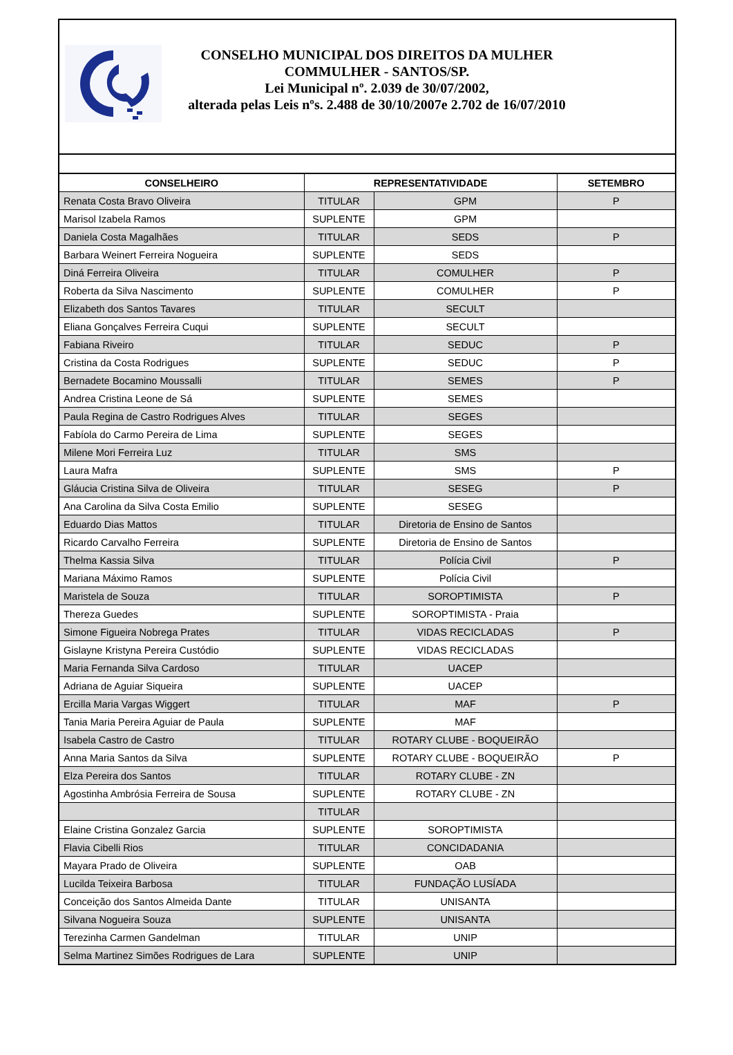CONSELHO MUNICIPAL DOS DIREITOS DA MULHER
COMMULHER - SANTOS/SP.
Lei Municipal nº. 2.039 de 30/07/2002,
alterada pelas Leis nºs. 2.488 de 30/10/2007e 2.702 de 16/07/2010
| CONSELHEIRO | REPRESENTATIVIDADE | | SETEMBRO |
| --- | --- | --- | --- |
| Renata Costa Bravo Oliveira | TITULAR | GPM | P |
| Marisol Izabela Ramos | SUPLENTE | GPM | |
| Daniela Costa Magalhães | TITULAR | SEDS | P |
| Barbara Weinert Ferreira Nogueira | SUPLENTE | SEDS | |
| Diná Ferreira Oliveira | TITULAR | COMULHER | P |
| Roberta da Silva Nascimento | SUPLENTE | COMULHER | P |
| Elizabeth dos Santos Tavares | TITULAR | SECULT | |
| Eliana Gonçalves Ferreira Cuqui | SUPLENTE | SECULT | |
| Fabiana Riveiro | TITULAR | SEDUC | P |
| Cristina da Costa Rodrigues | SUPLENTE | SEDUC | P |
| Bernadete Bocamino Moussalli | TITULAR | SEMES | P |
| Andrea Cristina Leone de Sá | SUPLENTE | SEMES | |
| Paula Regina de Castro Rodrigues Alves | TITULAR | SEGES | |
| Fabíola do Carmo Pereira de Lima | SUPLENTE | SEGES | |
| Milene Mori Ferreira Luz | TITULAR | SMS | |
| Laura Mafra | SUPLENTE | SMS | P |
| Gláucia Cristina Silva de Oliveira | TITULAR | SESEG | P |
| Ana Carolina da Silva Costa Emilio | SUPLENTE | SESEG | |
| Eduardo Dias Mattos | TITULAR | Diretoria de Ensino de Santos | |
| Ricardo Carvalho Ferreira | SUPLENTE | Diretoria de Ensino de Santos | |
| Thelma Kassia Silva | TITULAR | Polícia Civil | P |
| Mariana Máximo Ramos | SUPLENTE | Polícia Civil | |
| Maristela de Souza | TITULAR | SOROPTIMISTA | P |
| Thereza Guedes | SUPLENTE | SOROPTIMISTA - Praia | |
| Simone Figueira Nobrega Prates | TITULAR | VIDAS RECICLADAS | P |
| Gislayne Kristyna Pereira Custódio | SUPLENTE | VIDAS RECICLADAS | |
| Maria Fernanda Silva Cardoso | TITULAR | UACEP | |
| Adriana de Aguiar Siqueira | SUPLENTE | UACEP | |
| Ercilla Maria Vargas Wiggert | TITULAR | MAF | P |
| Tania Maria Pereira Aguiar de Paula | SUPLENTE | MAF | |
| Isabela Castro de Castro | TITULAR | ROTARY CLUBE - BOQUEIRÃO | |
| Anna Maria Santos da Silva | SUPLENTE | ROTARY CLUBE - BOQUEIRÃO | P |
| Elza Pereira dos Santos | TITULAR | ROTARY CLUBE - ZN | |
| Agostinha Ambrósia Ferreira de Sousa | SUPLENTE | ROTARY CLUBE - ZN | |
| | TITULAR | | |
| Elaine Cristina Gonzalez Garcia | SUPLENTE | SOROPTIMISTA | |
| Flavia Cibelli Rios | TITULAR | CONCIDADANIA | |
| Mayara Prado de Oliveira | SUPLENTE | OAB | |
| Lucilda Teixeira Barbosa | TITULAR | FUNDAÇÃO LUSÍADA | |
| Conceição dos Santos Almeida Dante | TITULAR | UNISANTA | |
| Silvana Nogueira Souza | SUPLENTE | UNISANTA | |
| Terezinha Carmen Gandelman | TITULAR | UNIP | |
| Selma Martinez Simões Rodrigues de Lara | SUPLENTE | UNIP | |